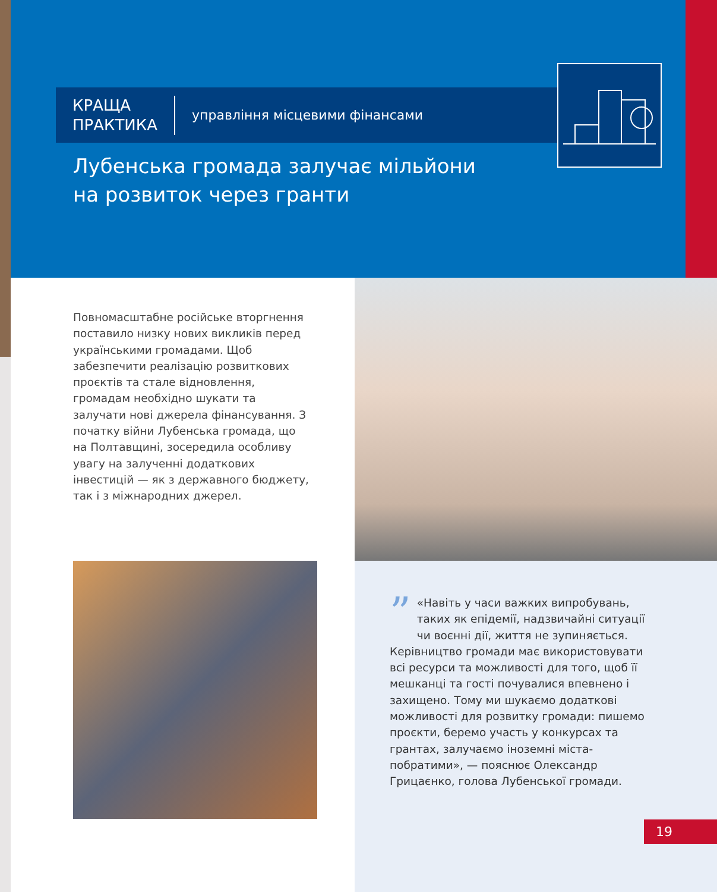КРАЩА
ПРАКТИКА
управління місцевими фінансами
Лубенська громада залучає мільйони
на розвиток через гранти
Повномасштабне російське вторгнення поставило низку нових викликів перед українськими громадами. Щоб забезпечити реалізацію розвиткових проєктів та стале відновлення, громадам необхідно шукати та залучати нові джерела фінансування. З початку війни Лубенська громада, що на Полтавщині, зосередила особливу увагу на залученні додаткових інвестицій — як з державного бюджету, так і з міжнародних джерел.
” «Навіть у часи важких випробувань, таких як епідемії, надзвичайні ситуації чи воєнні дії, життя не зупиняється. Керівництво громади має використовувати всі ресурси та можливості для того, щоб її мешканці та гості почувалися впевнено і захищено. Тому ми шукаємо додаткові можливості для розвитку громади: пишемо проєкти, беремо участь у конкурсах та грантах, залучаємо іноземні міста-побратими», — пояснює Олександр Грицаєнко, голова Лубенської громади.
19